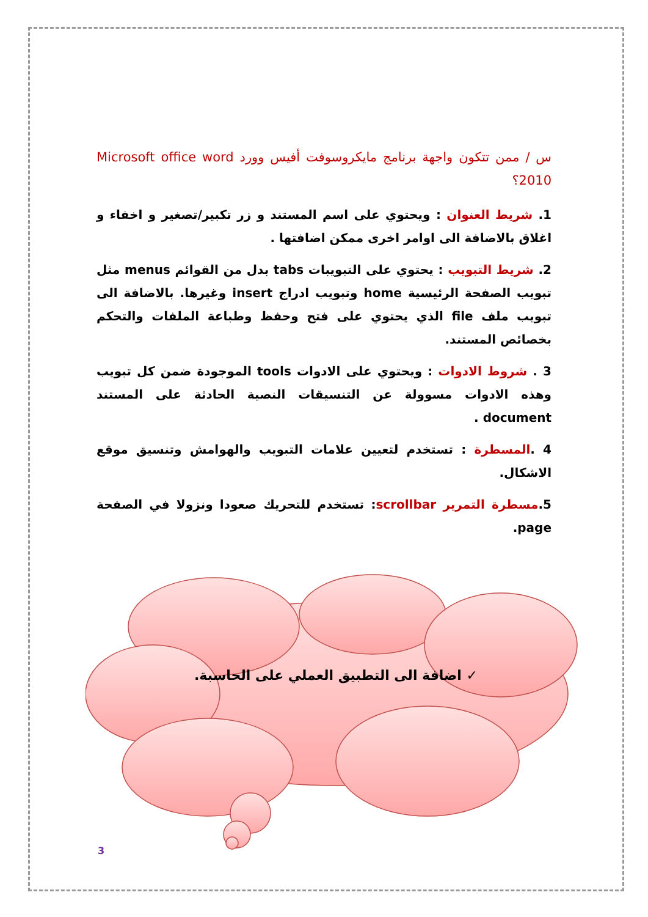س / ممن تتكون واجهة برنامج مايكروسوفت أفيس وورد Microsoft office word 2010؟
1. شريط العنوان : ويحتوي على اسم المستند و زر تكبير/تصغير و اخفاء و اغلاق بالاضافة الى اوامر اخرى ممكن اضافتها .
2. شريط التبويب : يحتوي على التبويبات tabs بدل من القوائم menus مثل تبويب الصفحة الرئيسية home وتبويب ادراج insert وغيرها. بالاضافة الى تبويب ملف file الذي يحتوي على فتح وحفظ وطباعة الملفات والتحكم بخصائص المستند.
3 . شروط الادوات : ويحتوي على الادوات tools الموجودة ضمن كل تبويب وهذه الادوات مسوولة عن التنسيقات النصية الحادثة على المستند document .
4 .المسطرة : تستخدم لتعيين علامات التبويب والهوامش وتنسيق موقع الاشكال.
5.مسطرة التمرير scrollbar: تستخدم للتحريك صعودا ونزولا في الصفحة page.
✓ اضافة الى التطبيق العملي على الحاسبة.
3